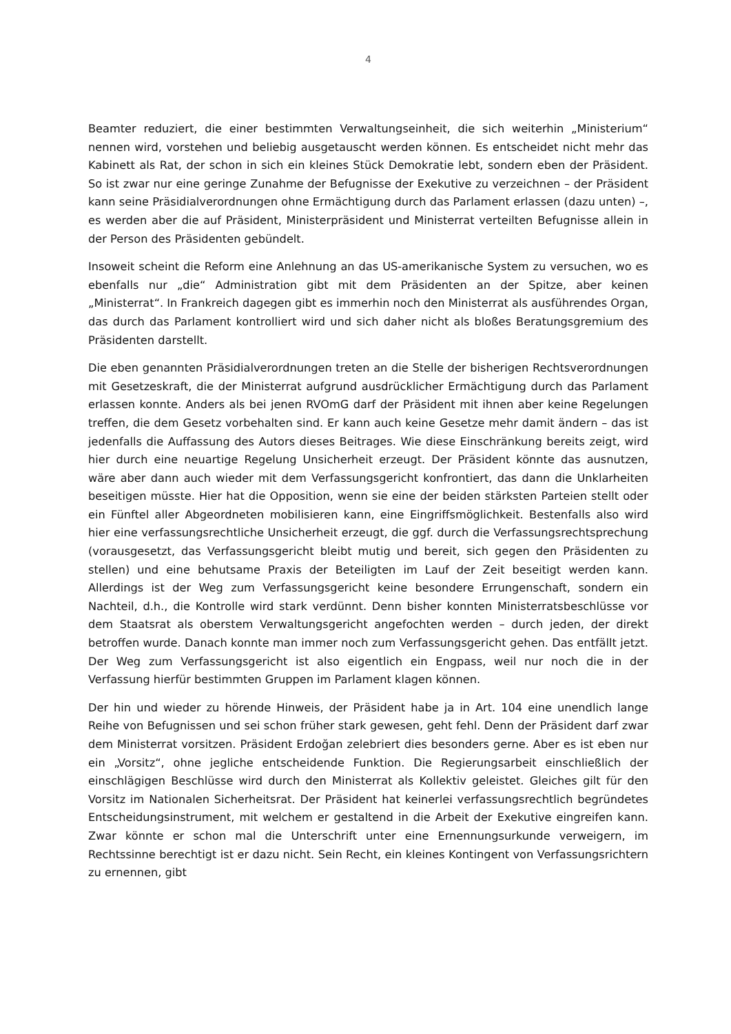4
Beamter reduziert, die einer bestimmten Verwaltungseinheit, die sich weiterhin „Ministerium“ nennen wird, vorstehen und beliebig ausgetauscht werden können. Es entscheidet nicht mehr das Kabinett als Rat, der schon in sich ein kleines Stück Demokratie lebt, sondern eben der Präsident. So ist zwar nur eine geringe Zunahme der Befugnisse der Exekutive zu verzeichnen – der Präsident kann seine Präsidialverordnungen ohne Ermächtigung durch das Parlament erlassen (dazu unten) –, es werden aber die auf Präsident, Ministerpräsident und Ministerrat verteilten Befugnisse allein in der Person des Präsidenten gebündelt.
Insoweit scheint die Reform eine Anlehnung an das US-amerikanische System zu versuchen, wo es ebenfalls nur „die“ Administration gibt mit dem Präsidenten an der Spitze, aber keinen „Ministerrat“. In Frankreich dagegen gibt es immerhin noch den Ministerrat als ausführendes Organ, das durch das Parlament kontrolliert wird und sich daher nicht als bloßes Beratungsgremium des Präsidenten darstellt.
Die eben genannten Präsidialverordnungen treten an die Stelle der bisherigen Rechtsverordnungen mit Gesetzeskraft, die der Ministerrat aufgrund ausdrücklicher Ermächtigung durch das Parlament erlassen konnte. Anders als bei jenen RVOmG darf der Präsident mit ihnen aber keine Regelungen treffen, die dem Gesetz vorbehalten sind. Er kann auch keine Gesetze mehr damit ändern – das ist jedenfalls die Auffassung des Autors dieses Beitrages. Wie diese Einschränkung bereits zeigt, wird hier durch eine neuartige Regelung Unsicherheit erzeugt. Der Präsident könnte das ausnutzen, wäre aber dann auch wieder mit dem Verfassungsgericht konfrontiert, das dann die Unklarheiten beseitigen müsste. Hier hat die Opposition, wenn sie eine der beiden stärksten Parteien stellt oder ein Fünftel aller Abgeordneten mobilisieren kann, eine Eingriffsmöglichkeit. Bestenfalls also wird hier eine verfassungsrechtliche Unsicherheit erzeugt, die ggf. durch die Verfassungsrechtsprechung (vorausgesetzt, das Verfassungsgericht bleibt mutig und bereit, sich gegen den Präsidenten zu stellen) und eine behutsame Praxis der Beteiligten im Lauf der Zeit beseitigt werden kann. Allerdings ist der Weg zum Verfassungsgericht keine besondere Errungenschaft, sondern ein Nachteil, d.h., die Kontrolle wird stark verdünnt. Denn bisher konnten Ministerratsbeschlüsse vor dem Staatsrat als oberstem Verwaltungsgericht angefochten werden – durch jeden, der direkt betroffen wurde. Danach konnte man immer noch zum Verfassungsgericht gehen. Das entfällt jetzt. Der Weg zum Verfassungsgericht ist also eigentlich ein Engpass, weil nur noch die in der Verfassung hierfür bestimmten Gruppen im Parlament klagen können.
Der hin und wieder zu hörende Hinweis, der Präsident habe ja in Art. 104 eine unendlich lange Reihe von Befugnissen und sei schon früher stark gewesen, geht fehl. Denn der Präsident darf zwar dem Ministerrat vorsitzen. Präsident Erdoğan zelebriert dies besonders gerne. Aber es ist eben nur ein „Vorsitz“, ohne jegliche entscheidende Funktion. Die Regierungsarbeit einschließlich der einschlägigen Beschlüsse wird durch den Ministerrat als Kollektiv geleistet. Gleiches gilt für den Vorsitz im Nationalen Sicherheitsrat. Der Präsident hat keinerlei verfassungsrechtlich begründetes Entscheidungsinstrument, mit welchem er gestaltend in die Arbeit der Exekutive eingreifen kann. Zwar könnte er schon mal die Unterschrift unter eine Ernennungsurkunde verweigern, im Rechtssinne berechtigt ist er dazu nicht. Sein Recht, ein kleines Kontingent von Verfassungsrichtern zu ernennen, gibt